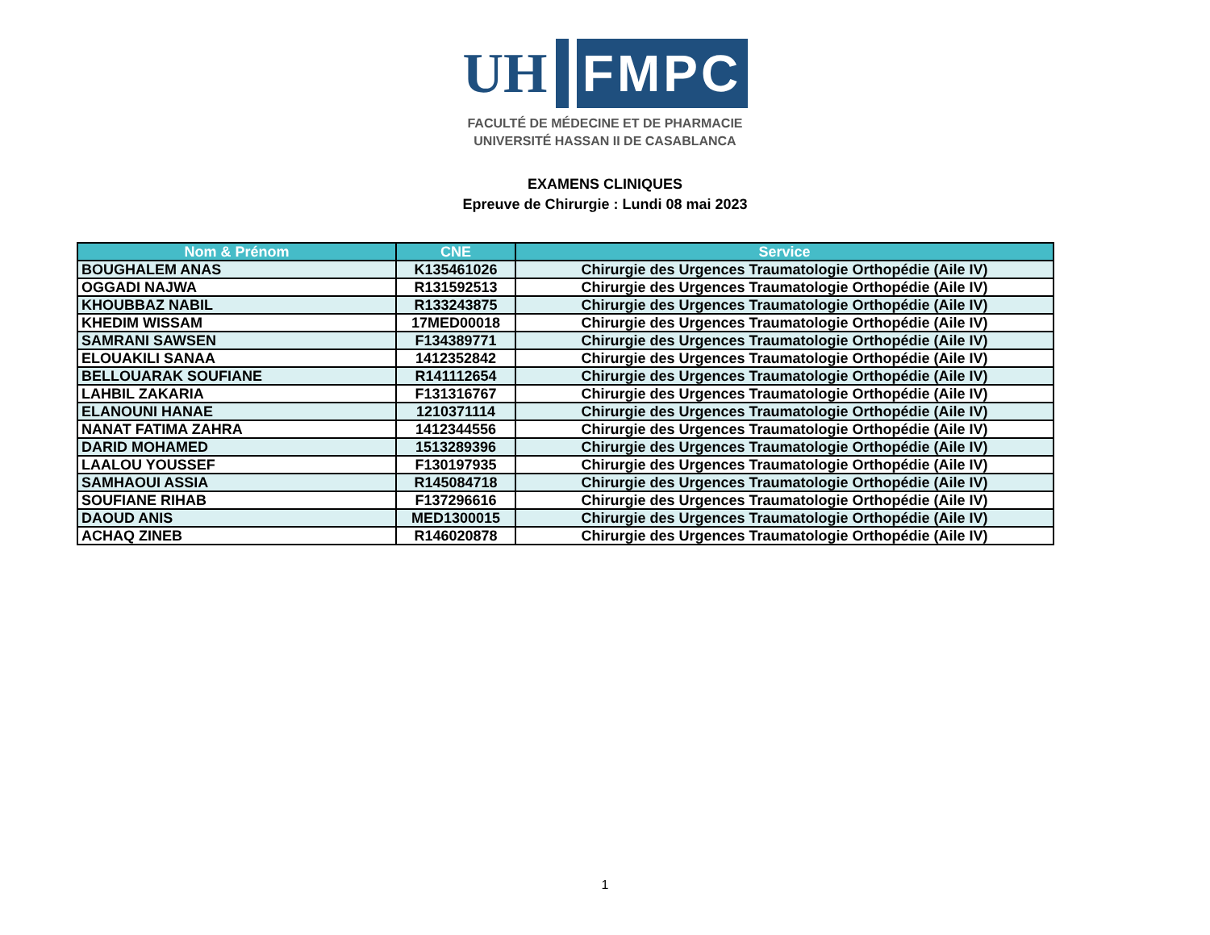UH
FMPC
FACULTÉ DE MÉDECINE ET DE PHARMACIE
UNIVERSITÉ HASSAN II DE CASABLANCA
EXAMENS CLINIQUES
Epreuve de Chirurgie : Lundi 08 mai 2023
| Nom & Prénom | CNE | Service |
| --- | --- | --- |
| BOUGHALEM ANAS | K135461026 | Chirurgie des Urgences Traumatologie Orthopédie (Aile IV) |
| OGGADI NAJWA | R131592513 | Chirurgie des Urgences Traumatologie Orthopédie (Aile IV) |
| KHOUBBAZ NABIL | R133243875 | Chirurgie des Urgences Traumatologie Orthopédie (Aile IV) |
| KHEDIM WISSAM | 17MED00018 | Chirurgie des Urgences Traumatologie Orthopédie (Aile IV) |
| SAMRANI SAWSEN | F134389771 | Chirurgie des Urgences Traumatologie Orthopédie (Aile IV) |
| ELOUAKILI SANAA | 1412352842 | Chirurgie des Urgences Traumatologie Orthopédie (Aile IV) |
| BELLOUARAK SOUFIANE | R141112654 | Chirurgie des Urgences Traumatologie Orthopédie (Aile IV) |
| LAHBIL ZAKARIA | F131316767 | Chirurgie des Urgences Traumatologie Orthopédie (Aile IV) |
| ELANOUNI HANAE | 1210371114 | Chirurgie des Urgences Traumatologie Orthopédie (Aile IV) |
| NANAT FATIMA ZAHRA | 1412344556 | Chirurgie des Urgences Traumatologie Orthopédie (Aile IV) |
| DARID MOHAMED | 1513289396 | Chirurgie des Urgences Traumatologie Orthopédie (Aile IV) |
| LAALOU YOUSSEF | F130197935 | Chirurgie des Urgences Traumatologie Orthopédie (Aile IV) |
| SAMHAOUI ASSIA | R145084718 | Chirurgie des Urgences Traumatologie Orthopédie (Aile IV) |
| SOUFIANE RIHAB | F137296616 | Chirurgie des Urgences Traumatologie Orthopédie (Aile IV) |
| DAOUD ANIS | MED1300015 | Chirurgie des Urgences Traumatologie Orthopédie (Aile IV) |
| ACHAQ ZINEB | R146020878 | Chirurgie des Urgences Traumatologie Orthopédie (Aile IV) |
1